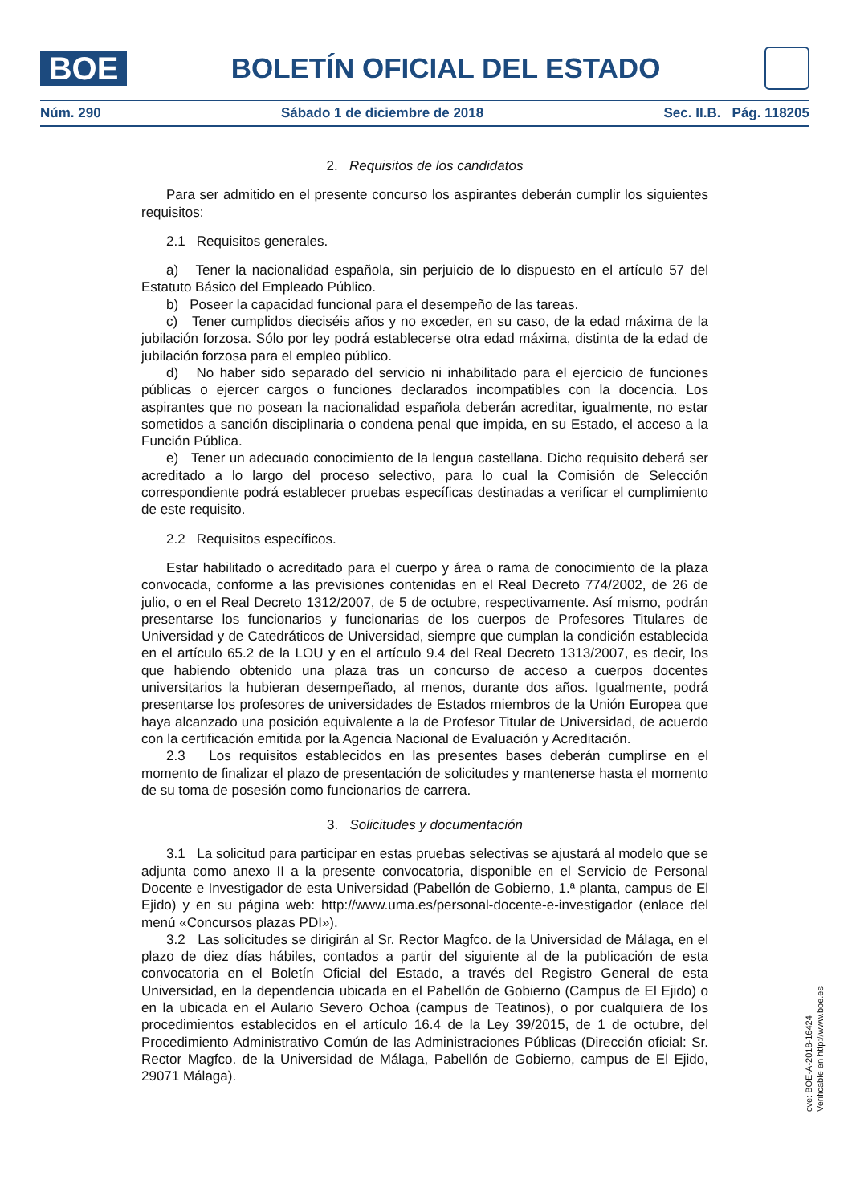BOE
BOLETÍN OFICIAL DEL ESTADO
Núm. 290 Sábado 1 de diciembre de 2018 Sec. II.B. Pág. 118205
2. Requisitos de los candidatos
Para ser admitido en el presente concurso los aspirantes deberán cumplir los siguientes requisitos:
2.1 Requisitos generales.
a) Tener la nacionalidad española, sin perjuicio de lo dispuesto en el artículo 57 del Estatuto Básico del Empleado Público.
b) Poseer la capacidad funcional para el desempeño de las tareas.
c) Tener cumplidos dieciséis años y no exceder, en su caso, de la edad máxima de la jubilación forzosa. Sólo por ley podrá establecerse otra edad máxima, distinta de la edad de jubilación forzosa para el empleo público.
d) No haber sido separado del servicio ni inhabilitado para el ejercicio de funciones públicas o ejercer cargos o funciones declarados incompatibles con la docencia. Los aspirantes que no posean la nacionalidad española deberán acreditar, igualmente, no estar sometidos a sanción disciplinaria o condena penal que impida, en su Estado, el acceso a la Función Pública.
e) Tener un adecuado conocimiento de la lengua castellana. Dicho requisito deberá ser acreditado a lo largo del proceso selectivo, para lo cual la Comisión de Selección correspondiente podrá establecer pruebas específicas destinadas a verificar el cumplimiento de este requisito.
2.2 Requisitos específicos.
Estar habilitado o acreditado para el cuerpo y área o rama de conocimiento de la plaza convocada, conforme a las previsiones contenidas en el Real Decreto 774/2002, de 26 de julio, o en el Real Decreto 1312/2007, de 5 de octubre, respectivamente. Así mismo, podrán presentarse los funcionarios y funcionarias de los cuerpos de Profesores Titulares de Universidad y de Catedráticos de Universidad, siempre que cumplan la condición establecida en el artículo 65.2 de la LOU y en el artículo 9.4 del Real Decreto 1313/2007, es decir, los que habiendo obtenido una plaza tras un concurso de acceso a cuerpos docentes universitarios la hubieran desempeñado, al menos, durante dos años. Igualmente, podrá presentarse los profesores de universidades de Estados miembros de la Unión Europea que haya alcanzado una posición equivalente a la de Profesor Titular de Universidad, de acuerdo con la certificación emitida por la Agencia Nacional de Evaluación y Acreditación.
2.3 Los requisitos establecidos en las presentes bases deberán cumplirse en el momento de finalizar el plazo de presentación de solicitudes y mantenerse hasta el momento de su toma de posesión como funcionarios de carrera.
3. Solicitudes y documentación
3.1 La solicitud para participar en estas pruebas selectivas se ajustará al modelo que se adjunta como anexo II a la presente convocatoria, disponible en el Servicio de Personal Docente e Investigador de esta Universidad (Pabellón de Gobierno, 1.ª planta, campus de El Ejido) y en su página web: http://www.uma.es/personal-docente-e-investigador (enlace del menú «Concursos plazas PDI»).
3.2 Las solicitudes se dirigirán al Sr. Rector Magfco. de la Universidad de Málaga, en el plazo de diez días hábiles, contados a partir del siguiente al de la publicación de esta convocatoria en el Boletín Oficial del Estado, a través del Registro General de esta Universidad, en la dependencia ubicada en el Pabellón de Gobierno (Campus de El Ejido) o en la ubicada en el Aulario Severo Ochoa (campus de Teatinos), o por cualquiera de los procedimientos establecidos en el artículo 16.4 de la Ley 39/2015, de 1 de octubre, del Procedimiento Administrativo Común de las Administraciones Públicas (Dirección oficial: Sr. Rector Magfco. de la Universidad de Málaga, Pabellón de Gobierno, campus de El Ejido, 29071 Málaga).
cve: BOE-A-2018-16424
Verificable en http://www.boe.es